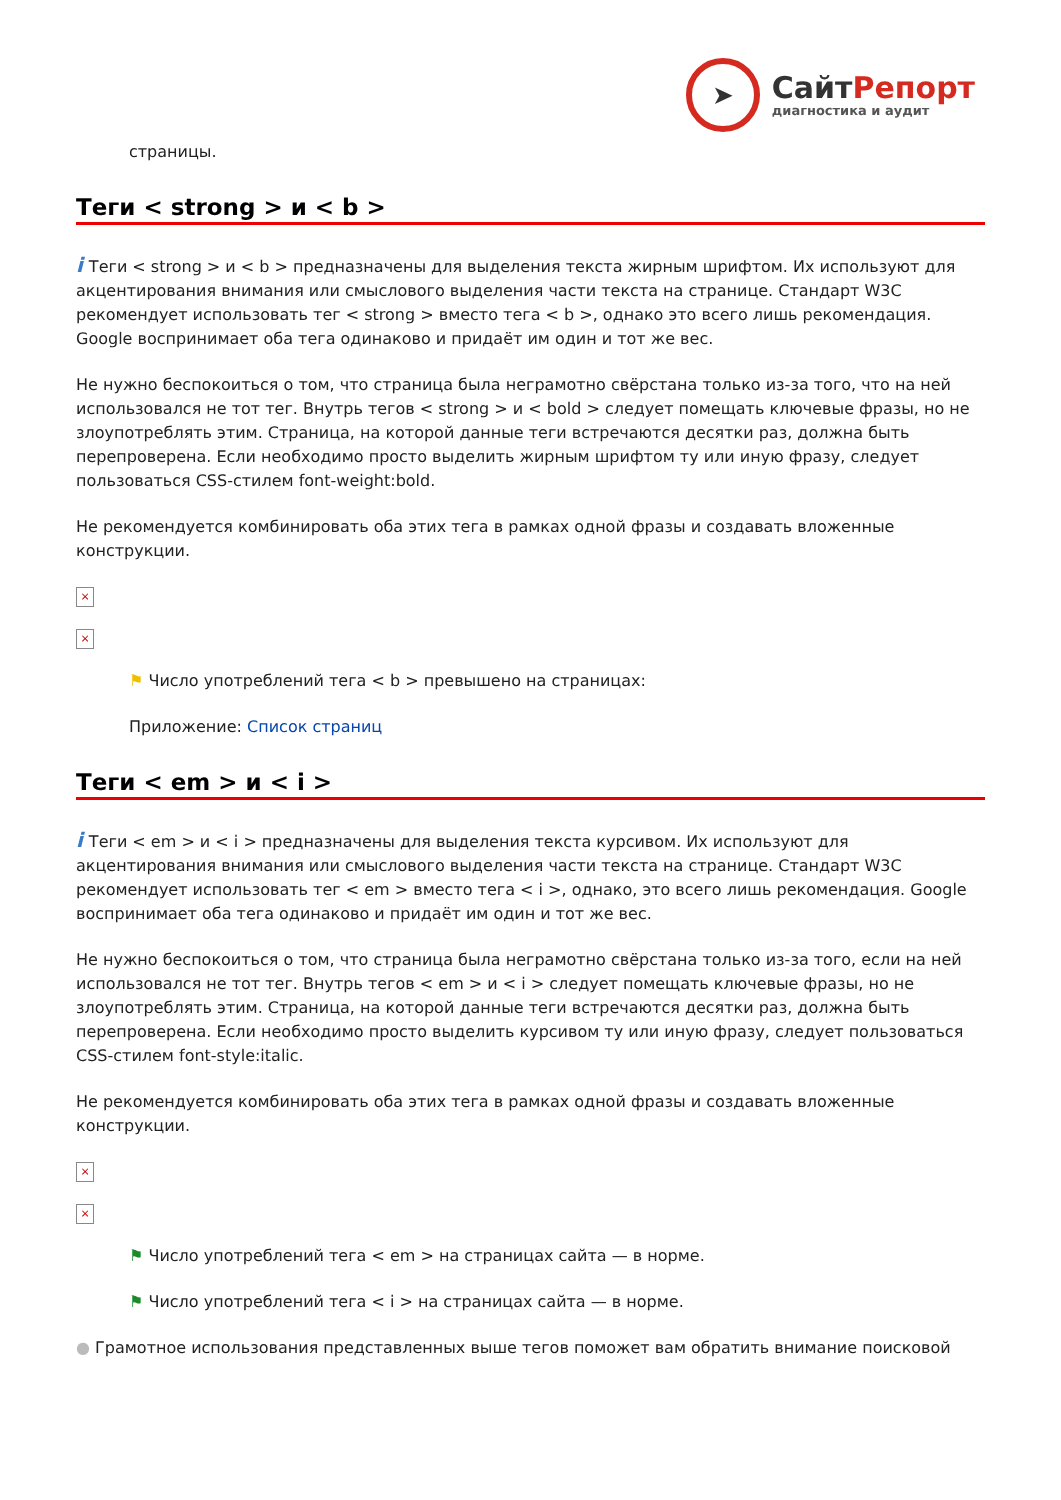➤
СайтРепорт
диагностика и аудит
страницы.
Теги < strong > и < b >
i Теги < strong > и < b > предназначены для выделения текста жирным шрифтом. Их используют для акцентирования внимания или смыслового выделения части текста на странице. Стандарт W3C рекомендует использовать тег < strong > вместо тега < b >, однако это всего лишь рекомендация. Google воспринимает оба тега одинаково и придаёт им один и тот же вес.
Не нужно беспокоиться о том, что страница была неграмотно свёрстана только из-за того, что на ней использовался не тот тег. Внутрь тегов < strong > и < bold > следует помещать ключевые фразы, но не злоупотреблять этим. Страница, на которой данные теги встречаются десятки раз, должна быть перепроверена. Если необходимо просто выделить жирным шрифтом ту или иную фразу, следует пользоваться CSS-стилем font-weight:bold.
Не рекомендуется комбинировать оба этих тега в рамках одной фразы и создавать вложенные конструкции.
×
×
⚑ Число употреблений тега < b > превышено на страницах:
Приложение: Список страниц
Теги < em > и < i >
i Теги < em > и < i > предназначены для выделения текста курсивом. Их используют для акцентирования внимания или смыслового выделения части текста на странице. Стандарт W3C рекомендует использовать тег < em > вместо тега < i >, однако, это всего лишь рекомендация. Google воспринимает оба тега одинаково и придаёт им один и тот же вес.
Не нужно беспокоиться о том, что страница была неграмотно свёрстана только из-за того, если на ней использовался не тот тег. Внутрь тегов < em > и < i > следует помещать ключевые фразы, но не злоупотреблять этим. Страница, на которой данные теги встречаются десятки раз, должна быть перепроверена. Если необходимо просто выделить курсивом ту или иную фразу, следует пользоваться CSS-стилем font-style:italic.
Не рекомендуется комбинировать оба этих тега в рамках одной фразы и создавать вложенные конструкции.
×
×
⚑ Число употреблений тега < em > на страницах сайта — в норме.
⚑ Число употреблений тега < i > на страницах сайта — в норме.
● Грамотное использования представленных выше тегов поможет вам обратить внимание поисковой